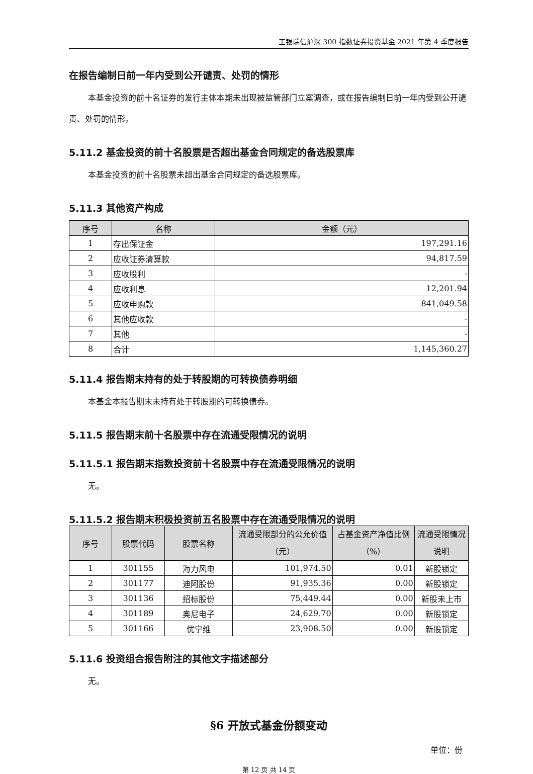工银瑞信沪深 300 指数证券投资基金 2021 年第 4 季度报告
在报告编制日前一年内受到公开谴责、处罚的情形
本基金投资的前十名证券的发行主体本期未出现被监管部门立案调查，或在报告编制日前一年内受到公开谴责、处罚的情形。
5.11.2 基金投资的前十名股票是否超出基金合同规定的备选股票库
本基金投资的前十名股票未超出基金合同规定的备选股票库。
5.11.3 其他资产构成
| 序号 | 名称 | 金额（元） |
| --- | --- | --- |
| 1 | 存出保证金 | 197,291.16 |
| 2 | 应收证券清算款 | 94,817.59 |
| 3 | 应收股利 | - |
| 4 | 应收利息 | 12,201.94 |
| 5 | 应收申购款 | 841,049.58 |
| 6 | 其他应收款 | - |
| 7 | 其他 | - |
| 8 | 合计 | 1,145,360.27 |
5.11.4 报告期末持有的处于转股期的可转换债券明细
本基金本报告期末未持有处于转股期的可转换债券。
5.11.5 报告期末前十名股票中存在流通受限情况的说明
5.11.5.1 报告期末指数投资前十名股票中存在流通受限情况的说明
无。
5.11.5.2 报告期末积极投资前五名股票中存在流通受限情况的说明
| 序号 | 股票代码 | 股票名称 | 流通受限部分的公允价值（元） | 占基金资产净值比例（%） | 流通受限情况说明 |
| --- | --- | --- | --- | --- | --- |
| 1 | 301155 | 海力风电 | 101,974.50 | 0.01 | 新股锁定 |
| 2 | 301177 | 迪阿股份 | 91,935.36 | 0.00 | 新股锁定 |
| 3 | 301136 | 招标股份 | 75,449.44 | 0.00 | 新股未上市 |
| 4 | 301189 | 奥尼电子 | 24,629.70 | 0.00 | 新股锁定 |
| 5 | 301166 | 优宁维 | 23,908.50 | 0.00 | 新股锁定 |
5.11.6 投资组合报告附注的其他文字描述部分
无。
§6 开放式基金份额变动
单位：份
第 12 页 共 14 页